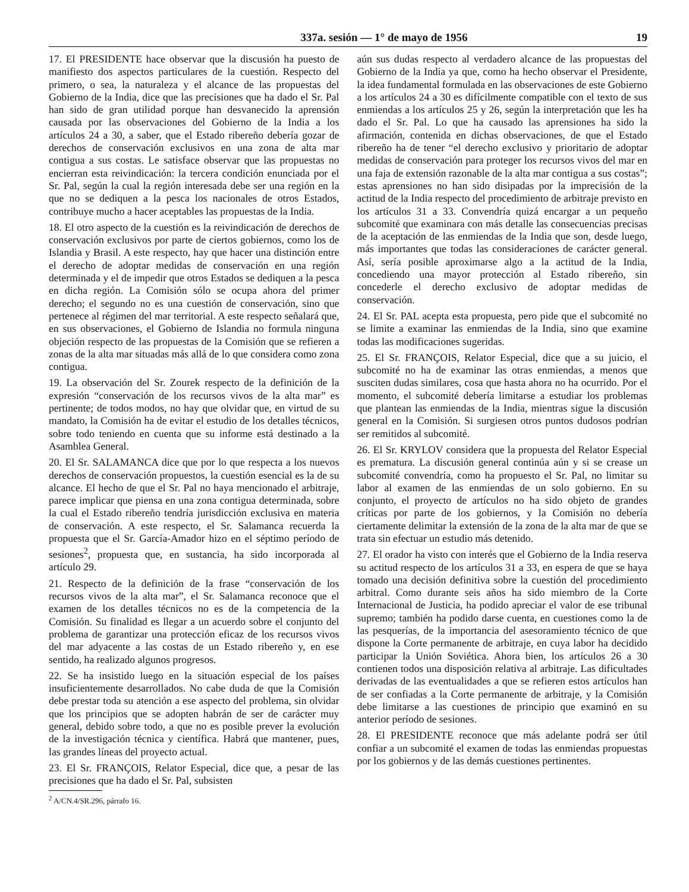337a. sesión — 1° de mayo de 1956 19
17. El PRESIDENTE hace observar que la discusión ha puesto de manifiesto dos aspectos particulares de la cuestión. Respecto del primero, o sea, la naturaleza y el alcance de las propuestas del Gobierno de la India, dice que las precisiones que ha dado el Sr. Pal han sido de gran utilidad porque han desvanecido la aprensión causada por las observaciones del Gobierno de la India a los artículos 24 a 30, a saber, que el Estado ribereño debería gozar de derechos de conservación exclusivos en una zona de alta mar contigua a sus costas. Le satisface observar que las propuestas no encierran esta reivindicación: la tercera condición enunciada por el Sr. Pal, según la cual la región interesada debe ser una región en la que no se dediquen a la pesca los nacionales de otros Estados, contribuye mucho a hacer aceptables las propuestas de la India.
18. El otro aspecto de la cuestión es la reivindicación de derechos de conservación exclusivos por parte de ciertos gobiernos, como los de Islandia y Brasil. A este respecto, hay que hacer una distinción entre el derecho de adoptar medidas de conservación en una región determinada y el de impedir que otros Estados se dediquen a la pesca en dicha región. La Comisión sólo se ocupa ahora del primer derecho; el segundo no es una cuestión de conservación, sino que pertenece al régimen del mar territorial. A este respecto señalará que, en sus observaciones, el Gobierno de Islandia no formula ninguna objeción respecto de las propuestas de la Comisión que se refieren a zonas de la alta mar situadas más allá de lo que considera como zona contigua.
19. La observación del Sr. Zourek respecto de la definición de la expresión “conservación de los recursos vivos de la alta mar” es pertinente; de todos modos, no hay que olvidar que, en virtud de su mandato, la Comisión ha de evitar el estudio de los detalles técnicos, sobre todo teniendo en cuenta que su informe está destinado a la Asamblea General.
20. El Sr. SALAMANCA dice que por lo que respecta a los nuevos derechos de conservación propuestos, la cuestión esencial es la de su alcance. El hecho de que el Sr. Pal no haya mencionado el arbitraje, parece implicar que piensa en una zona contigua determinada, sobre la cual el Estado ribereño tendría jurisdicción exclusiva en materia de conservación. A este respecto, el Sr. Salamanca recuerda la propuesta que el Sr. García-Amador hizo en el séptimo período de sesiones<sup>2</sup>, propuesta que, en sustancia, ha sido incorporada al artículo 29.
21. Respecto de la definición de la frase “conservación de los recursos vivos de la alta mar”, el Sr. Salamanca reconoce que el examen de los detalles técnicos no es de la competencia de la Comisión. Su finalidad es llegar a un acuerdo sobre el conjunto del problema de garantizar una protección eficaz de los recursos vivos del mar adyacente a las costas de un Estado ribereño y, en ese sentido, ha realizado algunos progresos.
22. Se ha insistido luego en la situación especial de los países insuficientemente desarrollados. No cabe duda de que la Comisión debe prestar toda su atención a ese aspecto del problema, sin olvidar que los principios que se adopten habrán de ser de carácter muy general, debido sobre todo, a que no es posible prever la evolución de la investigación técnica y científica. Habrá que mantener, pues, las grandes líneas del proyecto actual.
23. El Sr. FRANÇOIS, Relator Especial, dice que, a pesar de las precisiones que ha dado el Sr. Pal, subsisten
<sup>2</sup> A/CN.4/SR.296, párrafo 16.
aún sus dudas respecto al verdadero alcance de las propuestas del Gobierno de la India ya que, como ha hecho observar el Presidente, la idea fundamental formulada en las observaciones de este Gobierno a los artículos 24 a 30 es difícilmente compatible con el texto de sus enmiendas a los artículos 25 y 26, según la interpretación que les ha dado el Sr. Pal. Lo que ha causado las aprensiones ha sido la afirmación, contenida en dichas observaciones, de que el Estado ribereño ha de tener “el derecho exclusivo y prioritario de adoptar medidas de conservación para proteger los recursos vivos del mar en una faja de extensión razonable de la alta mar contigua a sus costas”; estas aprensiones no han sido disipadas por la imprecisión de la actitud de la India respecto del procedimiento de arbitraje previsto en los artículos 31 a 33. Convendría quizá encargar a un pequeño subcomité que examinara con más detalle las consecuencias precisas de la aceptación de las enmiendas de la India que son, desde luego, más importantes que todas las consideraciones de carácter general. Así, sería posible aproximarse algo a la actitud de la India, concediendo una mayor protección al Estado ribereño, sin concederle el derecho exclusivo de adoptar medidas de conservación.
24. El Sr. PAL acepta esta propuesta, pero pide que el subcomité no se limite a examinar las enmiendas de la India, sino que examine todas las modificaciones sugeridas.
25. El Sr. FRANÇOIS, Relator Especial, dice que a su juicio, el subcomité no ha de examinar las otras enmiendas, a menos que susciten dudas similares, cosa que hasta ahora no ha ocurrido. Por el momento, el subcomité debería limitarse a estudiar los problemas que plantean las enmiendas de la India, mientras sigue la discusión general en la Comisión. Si surgiesen otros puntos dudosos podrían ser remitidos al subcomité.
26. El Sr. KRYLOV considera que la propuesta del Relator Especial es prematura. La discusión general continúa aún y si se crease un subcomité convendría, como ha propuesto el Sr. Pal, no limitar su labor al examen de las enmiendas de un solo gobierno. En su conjunto, el proyecto de artículos no ha sido objeto de grandes críticas por parte de los gobiernos, y la Comisión no debería ciertamente delimitar la extensión de la zona de la alta mar de que se trata sin efectuar un estudio más detenido.
27. El orador ha visto con interés que el Gobierno de la India reserva su actitud respecto de los artículos 31 a 33, en espera de que se haya tomado una decisión definitiva sobre la cuestión del procedimiento arbitral. Como durante seis años ha sido miembro de la Corte Internacional de Justicia, ha podido apreciar el valor de ese tribunal supremo; también ha podido darse cuenta, en cuestiones como la de las pesquerías, de la importancia del asesoramiento técnico de que dispone la Corte permanente de arbitraje, en cuya labor ha decidido participar la Unión Soviética. Ahora bien, los artículos 26 a 30 contienen todos una disposición relativa al arbitraje. Las dificultades derivadas de las eventualidades a que se refieren estos artículos han de ser confiadas a la Corte permanente de arbitraje, y la Comisión debe limitarse a las cuestiones de principio que examinó en su anterior período de sesiones.
28. El PRESIDENTE reconoce que más adelante podrá ser útil confiar a un subcomité el examen de todas las enmiendas propuestas por los gobiernos y de las demás cuestiones pertinentes.